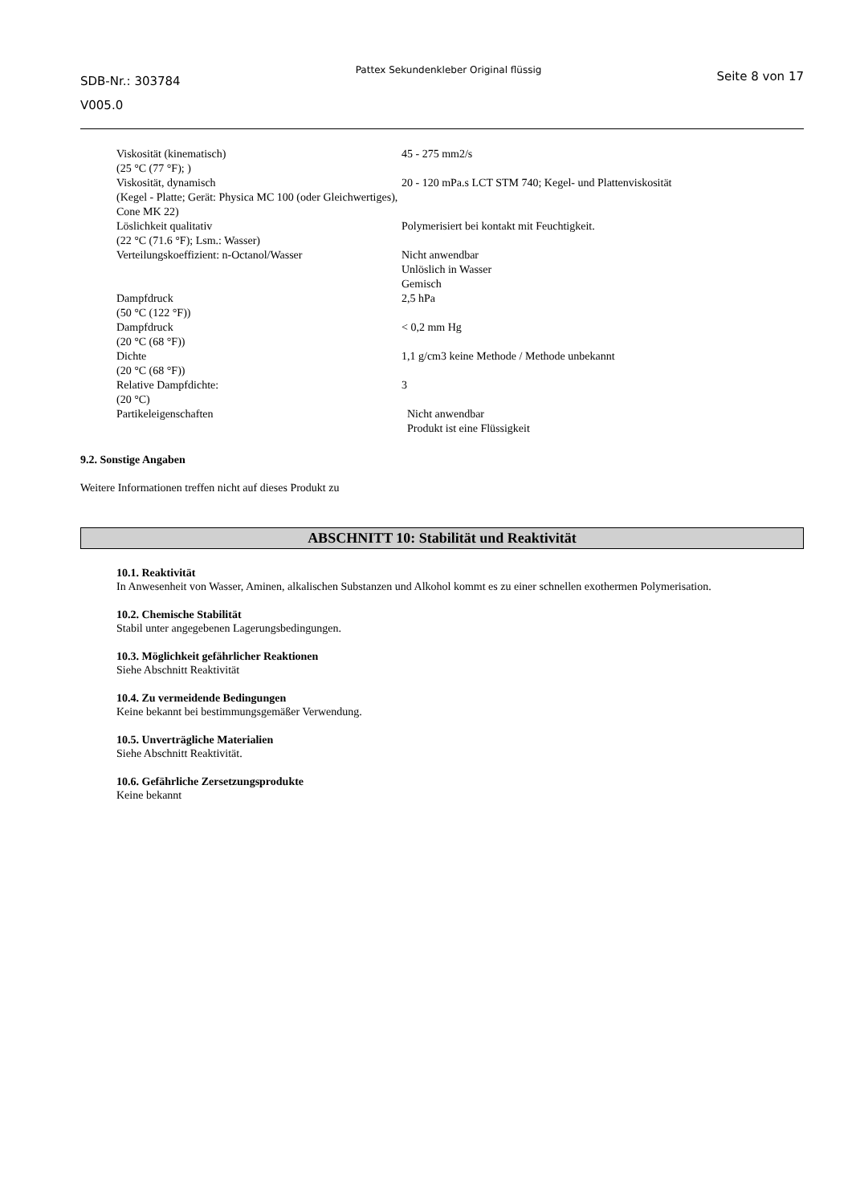SDB-Nr.: 303784
V005.0
Pattex Sekundenkleber Original flüssig
Seite 8 von 17
| Viskosität (kinematisch) (25 °C (77 °F); ) | 45 - 275 mm2/s |
| Viskosität, dynamisch (Kegel - Platte; Gerät: Physica MC 100 (oder Gleichwertiges), Cone MK 22) | 20 - 120 mPa.s LCT STM 740; Kegel- und Plattenviskosität |
| Löslichkeit qualitativ (22 °C (71.6 °F); Lsm.: Wasser) | Polymerisiert bei kontakt mit Feuchtigkeit. |
| Verteilungskoeffizient: n-Octanol/Wasser | Nicht anwendbar Unlöslich in Wasser Gemisch |
| Dampfdruck (50 °C (122 °F)) | 2,5 hPa |
| Dampfdruck (20 °C (68 °F)) | < 0,2 mm Hg |
| Dichte (20 °C (68 °F)) | 1,1 g/cm3 keine Methode / Methode unbekannt |
| Relative Dampfdichte: (20 °C) | 3 |
| Partikeleigenschaften | Nicht anwendbar Produkt ist eine Flüssigkeit |
9.2. Sonstige Angaben
Weitere Informationen treffen nicht auf dieses Produkt zu
ABSCHNITT 10: Stabilität und Reaktivität
10.1. Reaktivität
In Anwesenheit von Wasser, Aminen, alkalischen Substanzen und Alkohol kommt es zu einer schnellen exothermen Polymerisation.
10.2. Chemische Stabilität
Stabil unter angegebenen Lagerungsbedingungen.
10.3. Möglichkeit gefährlicher Reaktionen
Siehe Abschnitt Reaktivität
10.4. Zu vermeidende Bedingungen
Keine bekannt bei bestimmungsgemäßer Verwendung.
10.5. Unverträgliche Materialien
Siehe Abschnitt Reaktivität.
10.6. Gefährliche Zersetzungsprodukte
Keine bekannt